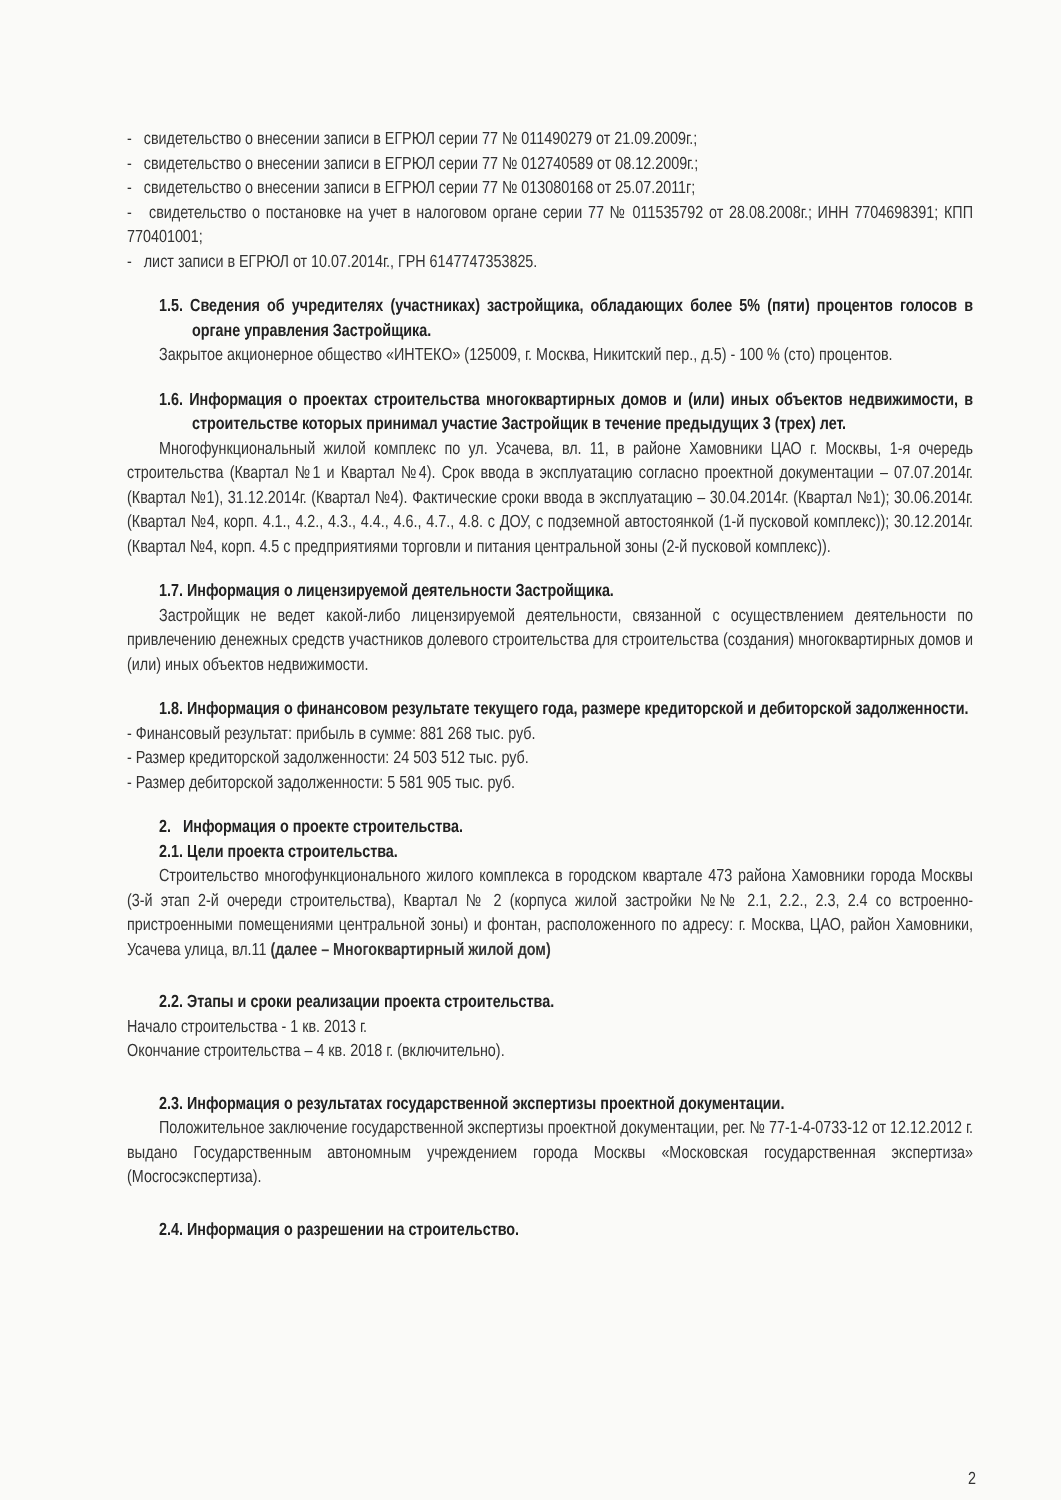- свидетельство о внесении записи в ЕГРЮЛ серии 77 № 011490279 от 21.09.2009г.;
- свидетельство о внесении записи в ЕГРЮЛ серии 77 № 012740589 от 08.12.2009г.;
- свидетельство о внесении записи в ЕГРЮЛ серии 77 № 013080168 от 25.07.2011г;
- свидетельство о постановке на учет в налоговом органе серии 77 № 011535792 от 28.08.2008г.; ИНН 7704698391; КПП 770401001;
- лист записи в ЕГРЮЛ от 10.07.2014г., ГРН 6147747353825.
1.5. Сведения об учредителях (участниках) застройщика, обладающих более 5% (пяти) процентов голосов в органе управления Застройщика.
Закрытое акционерное общество «ИНТЕКО» (125009, г. Москва, Никитский пер., д.5) - 100 % (сто) процентов.
1.6. Информация о проектах строительства многоквартирных домов и (или) иных объектов недвижимости, в строительстве которых принимал участие Застройщик в течение предыдущих 3 (трех) лет.
Многофункциональный жилой комплекс по ул. Усачева, вл. 11, в районе Хамовники ЦАО г. Москвы, 1-я очередь строительства (Квартал №1 и Квартал №4). Срок ввода в эксплуатацию согласно проектной документации – 07.07.2014г. (Квартал №1), 31.12.2014г. (Квартал №4). Фактические сроки ввода в эксплуатацию – 30.04.2014г. (Квартал №1); 30.06.2014г. (Квартал №4, корп. 4.1., 4.2., 4.3., 4.4., 4.6., 4.7., 4.8. с ДОУ, с подземной автостоянкой (1-й пусковой комплекс)); 30.12.2014г. (Квартал №4, корп. 4.5 с предприятиями торговли и питания центральной зоны (2-й пусковой комплекс)).
1.7. Информация о лицензируемой деятельности Застройщика.
Застройщик не ведет какой-либо лицензируемой деятельности, связанной с осуществлением деятельности по привлечению денежных средств участников долевого строительства для строительства (создания) многоквартирных домов и (или) иных объектов недвижимости.
1.8. Информация о финансовом результате текущего года, размере кредиторской и дебиторской задолженности.
- Финансовый результат: прибыль в сумме: 881 268 тыс. руб.
- Размер кредиторской задолженности: 24 503 512 тыс. руб.
- Размер дебиторской задолженности: 5 581 905 тыс. руб.
2. Информация о проекте строительства.
2.1. Цели проекта строительства.
Строительство многофункционального жилого комплекса в городском квартале 473 района Хамовники города Москвы (3-й этап 2-й очереди строительства), Квартал № 2 (корпуса жилой застройки №№ 2.1, 2.2., 2.3, 2.4 со встроенно-пристроенными помещениями центральной зоны) и фонтан, расположенного по адресу: г. Москва, ЦАО, район Хамовники, Усачева улица, вл.11 (далее – Многоквартирный жилой дом)
2.2. Этапы и сроки реализации проекта строительства.
Начало строительства - 1 кв. 2013 г.
Окончание строительства – 4 кв. 2018 г. (включительно).
2.3. Информация о результатах государственной экспертизы проектной документации.
Положительное заключение государственной экспертизы проектной документации, рег. № 77-1-4-0733-12 от 12.12.2012 г. выдано Государственным автономным учреждением города Москвы «Московская государственная экспертиза» (Мосгосэкспертиза).
2.4. Информация о разрешении на строительство.
2